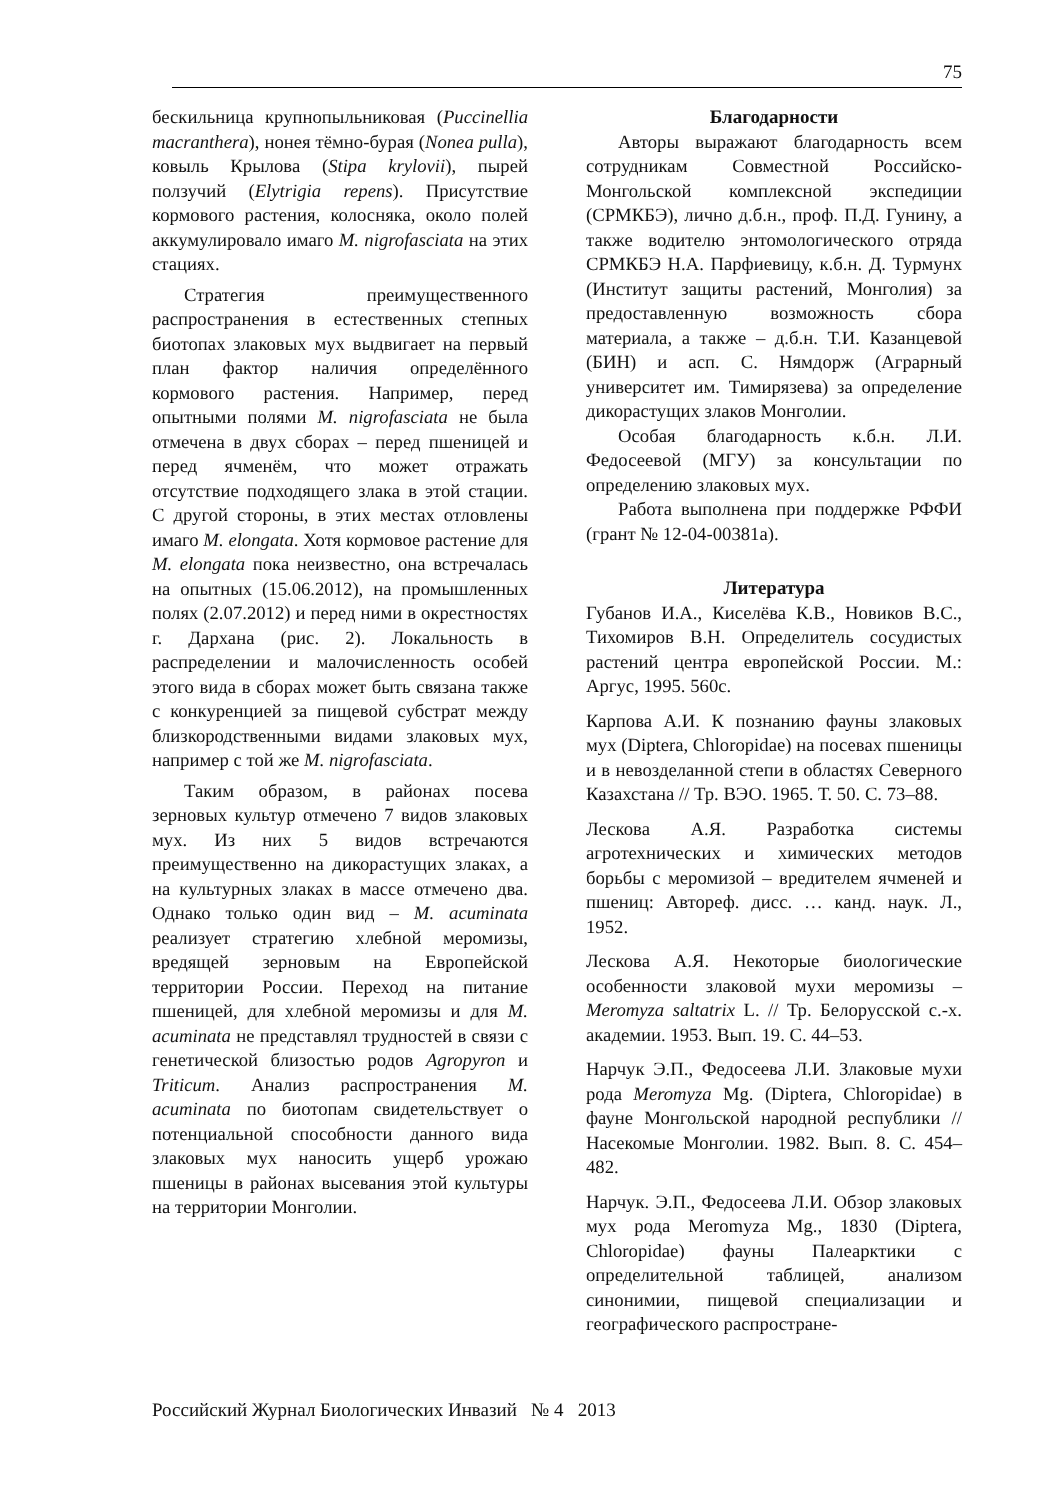75
бескильница крупнопыльниковая (Puccinellia macranthera), нонея тёмно-бурая (Nonea pulla), ковыль Крылова (Stipa krylovii), пырей ползучий (Elytrigia repens). Присутствие кормового растения, колосняка, около полей аккумулировало имаго M. nigrofasciata на этих стациях.
Стратегия преимущественного распространения в естественных степных биотопах злаковых мух выдвигает на первый план фактор наличия определённого кормового растения. Например, перед опытными полями M. nigrofasciata не была отмечена в двух сборах – перед пшеницей и перед ячменём, что может отражать отсутствие подходящего злака в этой стации. С другой стороны, в этих местах отловлены имаго M. elongata. Хотя кормовое растение для M. elongata пока неизвестно, она встречалась на опытных (15.06.2012), на промышленных полях (2.07.2012) и перед ними в окрестностях г. Дархана (рис. 2). Локальность в распределении и малочисленность особей этого вида в сборах может быть связана также с конкуренцией за пищевой субстрат между близкородственными видами злаковых мух, например с той же M. nigrofasciata.
Таким образом, в районах посева зерновых культур отмечено 7 видов злаковых мух. Из них 5 видов встречаются преимущественно на дикорастущих злаках, а на культурных злаках в массе отмечено два. Однако только один вид – M. acuminata реализует стратегию хлебной меромизы, вредящей зерновым на Европейской территории России. Переход на питание пшеницей, для хлебной меромизы и для M. acuminata не представлял трудностей в связи с генетической близостью родов Agropyron и Triticum. Анализ распространения M. acuminata по биотопам свидетельствует о потенциальной способности данного вида злаковых мух наносить ущерб урожаю пшеницы в районах высевания этой культуры на территории Монголии.
Благодарности
Авторы выражают благодарность всем сотрудникам Совместной Российско-Монгольской комплексной экспедиции (СРМКБЭ), лично д.б.н., проф. П.Д. Гунину, а также водителю энтомологического отряда СРМКБЭ Н.А. Парфиевицу, к.б.н. Д. Турмунх (Институт защиты растений, Монголия) за предоставленную возможность сбора материала, а также – д.б.н. Т.И. Казанцевой (БИН) и асп. С. Нямдорж (Аграрный университет им. Тимирязева) за определение дикорастущих злаков Монголии.
Особая благодарность к.б.н. Л.И. Федосеевой (МГУ) за консультации по определению злаковых мух.
Работа выполнена при поддержке РФФИ (грант № 12-04-00381а).
Литература
Губанов И.А., Киселёва К.В., Новиков В.С., Тихомиров В.Н. Определитель сосудистых растений центра европейской России. М.: Аргус, 1995. 560с.
Карпова А.И. К познанию фауны злаковых мух (Diptera, Chloropidae) на посевах пшеницы и в невозделанной степи в областях Северного Казахстана // Тр. ВЭО. 1965. Т. 50. С. 73–88.
Лескова А.Я. Разработка системы агротехнических и химических методов борьбы с меромизой – вредителем ячменей и пшениц: Автореф. дисс. … канд. наук. Л., 1952.
Лескова А.Я. Некоторые биологические особенности злаковой мухи меромизы – Meromyza saltatrix L. // Тр. Белорусской с.-х. академии. 1953. Вып. 19. С. 44–53.
Нарчук Э.П., Федосеева Л.И. Злаковые мухи рода Meromyza Mg. (Diptera, Chloropidae) в фауне Монгольской народной республики // Насекомые Монголии. 1982. Вып. 8. С. 454–482.
Нарчук. Э.П., Федосеева Л.И. Обзор злаковых мух рода Meromyza Mg., 1830 (Diptera, Chloropidae) фауны Палеарктики с определительной таблицей, анализом синонимии, пищевой специализации и географического распростране-
Российский Журнал Биологических Инвазий № 4 2013